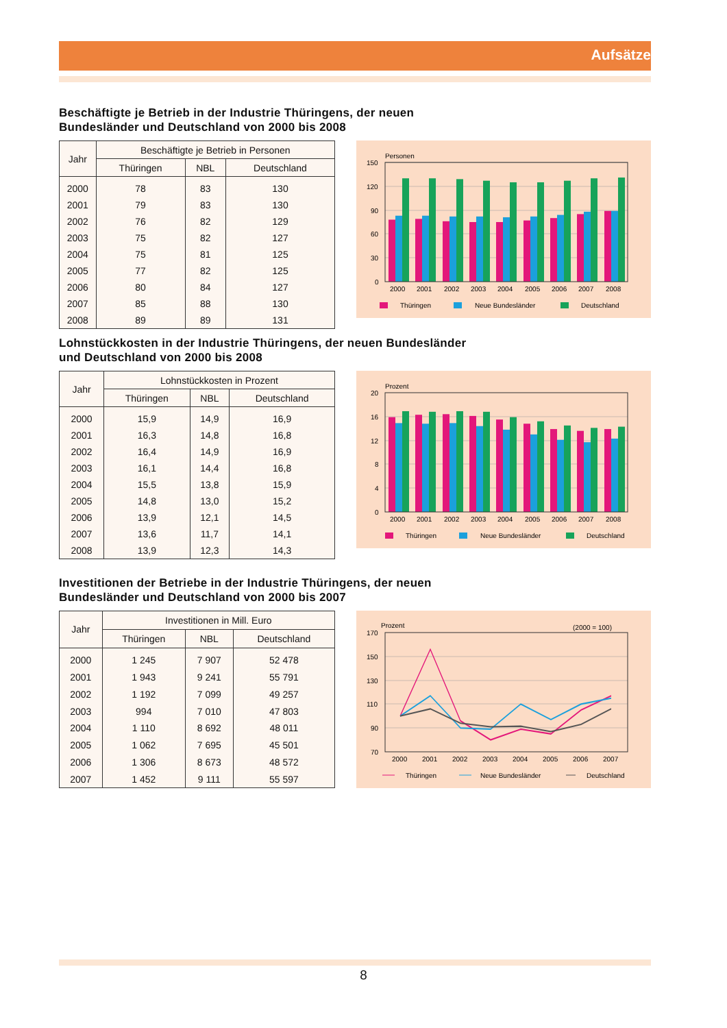Aufsätze
Beschäftigte je Betrieb in der Industrie Thüringens, der neuen
Bundesländer und Deutschland von 2000 bis 2008
| Jahr | Beschäftigte je Betrieb in Personen | | |
| --- | --- | --- | --- |
| | Thüringen | NBL | Deutschland |
| 2000 | 78 | 83 | 130 |
| 2001 | 79 | 83 | 130 |
| 2002 | 76 | 82 | 129 |
| 2003 | 75 | 82 | 127 |
| 2004 | 75 | 81 | 125 |
| 2005 | 77 | 82 | 125 |
| 2006 | 80 | 84 | 127 |
| 2007 | 85 | 88 | 130 |
| 2008 | 89 | 89 | 131 |
Personen
150
120
90
60
30
0
2000
2001
2002
2003
2004
2005
2006
2007
2008
Thüringen
Neue Bundesländer
Deutschland
Lohnstückkosten in der Industrie Thüringens, der neuen Bundesländer
und Deutschland von 2000 bis 2008
| Jahr | Lohnstückkosten in Prozent | | |
| --- | --- | --- | --- |
| | Thüringen | NBL | Deutschland |
| 2000 | 15,9 | 14,9 | 16,9 |
| 2001 | 16,3 | 14,8 | 16,8 |
| 2002 | 16,4 | 14,9 | 16,9 |
| 2003 | 16,1 | 14,4 | 16,8 |
| 2004 | 15,5 | 13,8 | 15,9 |
| 2005 | 14,8 | 13,0 | 15,2 |
| 2006 | 13,9 | 12,1 | 14,5 |
| 2007 | 13,6 | 11,7 | 14,1 |
| 2008 | 13,9 | 12,3 | 14,3 |
Prozent
20
16
12
8
4
0
2000
2001
2002
2003
2004
2005
2006
2007
2008
Thüringen
Neue Bundesländer
Deutschland
Investitionen der Betriebe in der Industrie Thüringens, der neuen
Bundesländer und Deutschland von 2000 bis 2007
| Jahr | Investitionen in Mill. Euro | | |
| --- | --- | --- | --- |
| | Thüringen | NBL | Deutschland |
| 2000 | 1 245 | 7 907 | 52 478 |
| 2001 | 1 943 | 9 241 | 55 791 |
| 2002 | 1 192 | 7 099 | 49 257 |
| 2003 | 994 | 7 010 | 47 803 |
| 2004 | 1 110 | 8 692 | 48 011 |
| 2005 | 1 062 | 7 695 | 45 501 |
| 2006 | 1 306 | 8 673 | 48 572 |
| 2007 | 1 452 | 9 111 | 55 597 |
Prozent
(2000 = 100)
170
150
130
110
90
70
2000
2001
2002
2003
2004
2005
2006
2007
Thüringen
Neue Bundesländer
Deutschland
8